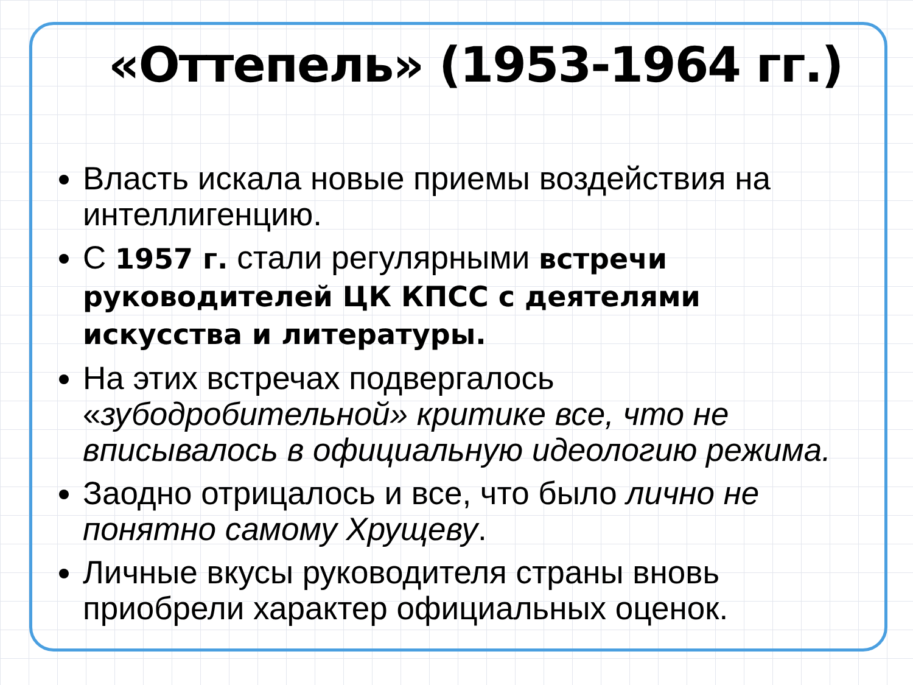«Оттепель» (1953-1964 гг.)
Власть искала новые приемы воздействия на интеллигенцию.
С 1957 г. стали регулярными встречи руководителей ЦК КПСС с деятелями искусства и литературы.
На этих встречах подвергалось «зубодробительной» критике все, что не вписывалось в официальную идеологию режима.
Заодно отрицалось и все, что было лично не понятно самому Хрущеву.
Личные вкусы руководителя страны вновь приобрели характер официальных оценок.